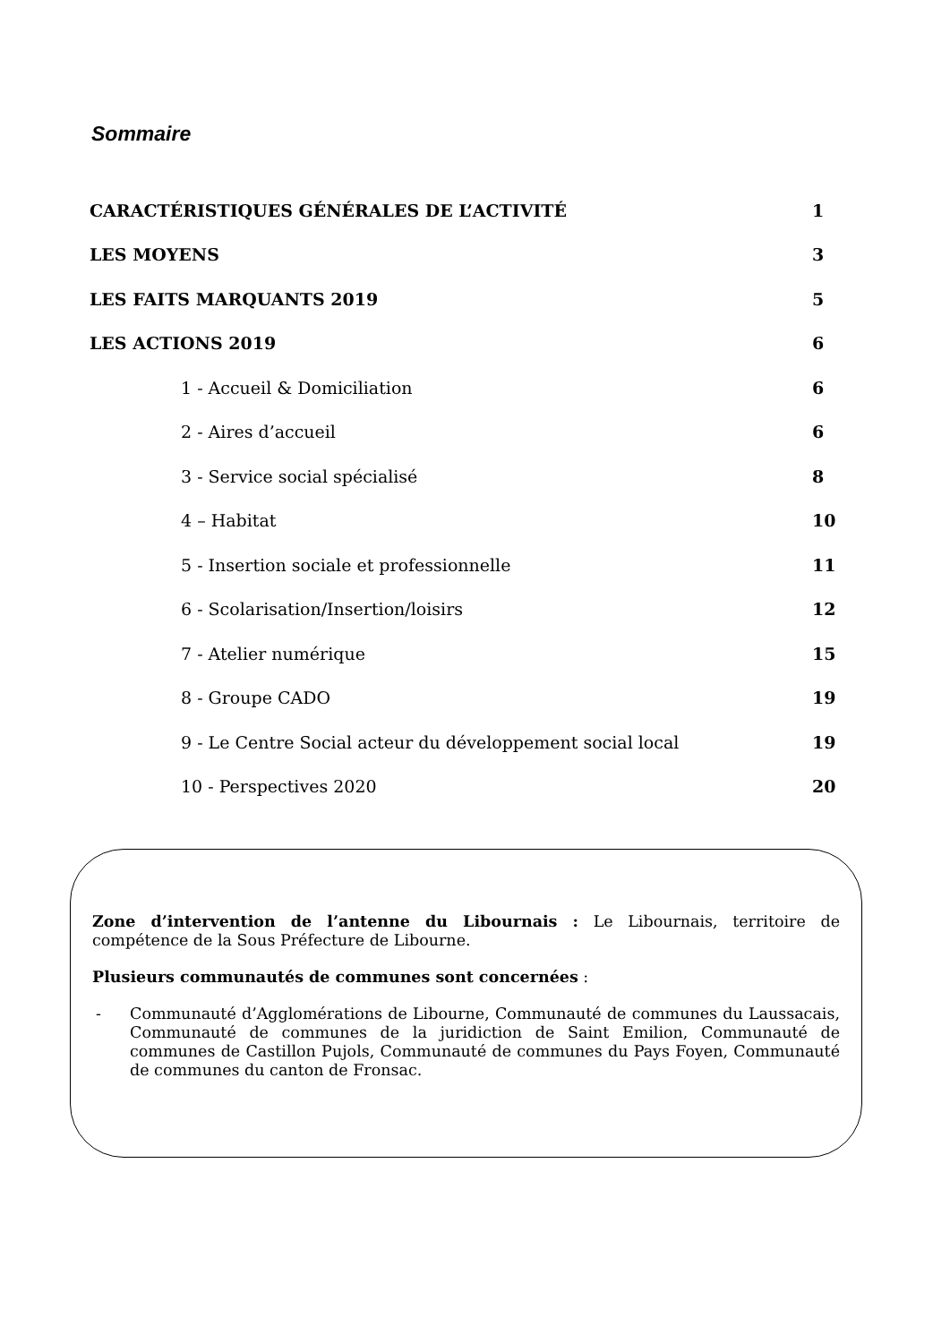Sommaire
| CARACTÉRISTIQUES GÉNÉRALES DE L’ACTIVITÉ | 1 |
| LES MOYENS | 3 |
| LES FAITS MARQUANTS 2019 | 5 |
| LES ACTIONS 2019 | 6 |
| 1 - Accueil & Domiciliation | 6 |
| 2 - Aires d’accueil | 6 |
| 3 - Service social spécialisé | 8 |
| 4 – Habitat | 10 |
| 5 - Insertion sociale et professionnelle | 11 |
| 6 - Scolarisation/Insertion/loisirs | 12 |
| 7 - Atelier numérique | 15 |
| 8 - Groupe CADO | 19 |
| 9 - Le Centre Social acteur du développement social local | 19 |
| 10 - Perspectives 2020 | 20 |
Zone d’intervention de l’antenne du Libournais : Le Libournais, territoire de compétence de la Sous Préfecture de Libourne.
Plusieurs communautés de communes sont concernées :
- Communauté d’Agglomérations de Libourne, Communauté de communes du Laussacais, Communauté de communes de la juridiction de Saint Emilion, Communauté de communes de Castillon Pujols, Communauté de communes du Pays Foyen, Communauté de communes du canton de Fronsac.